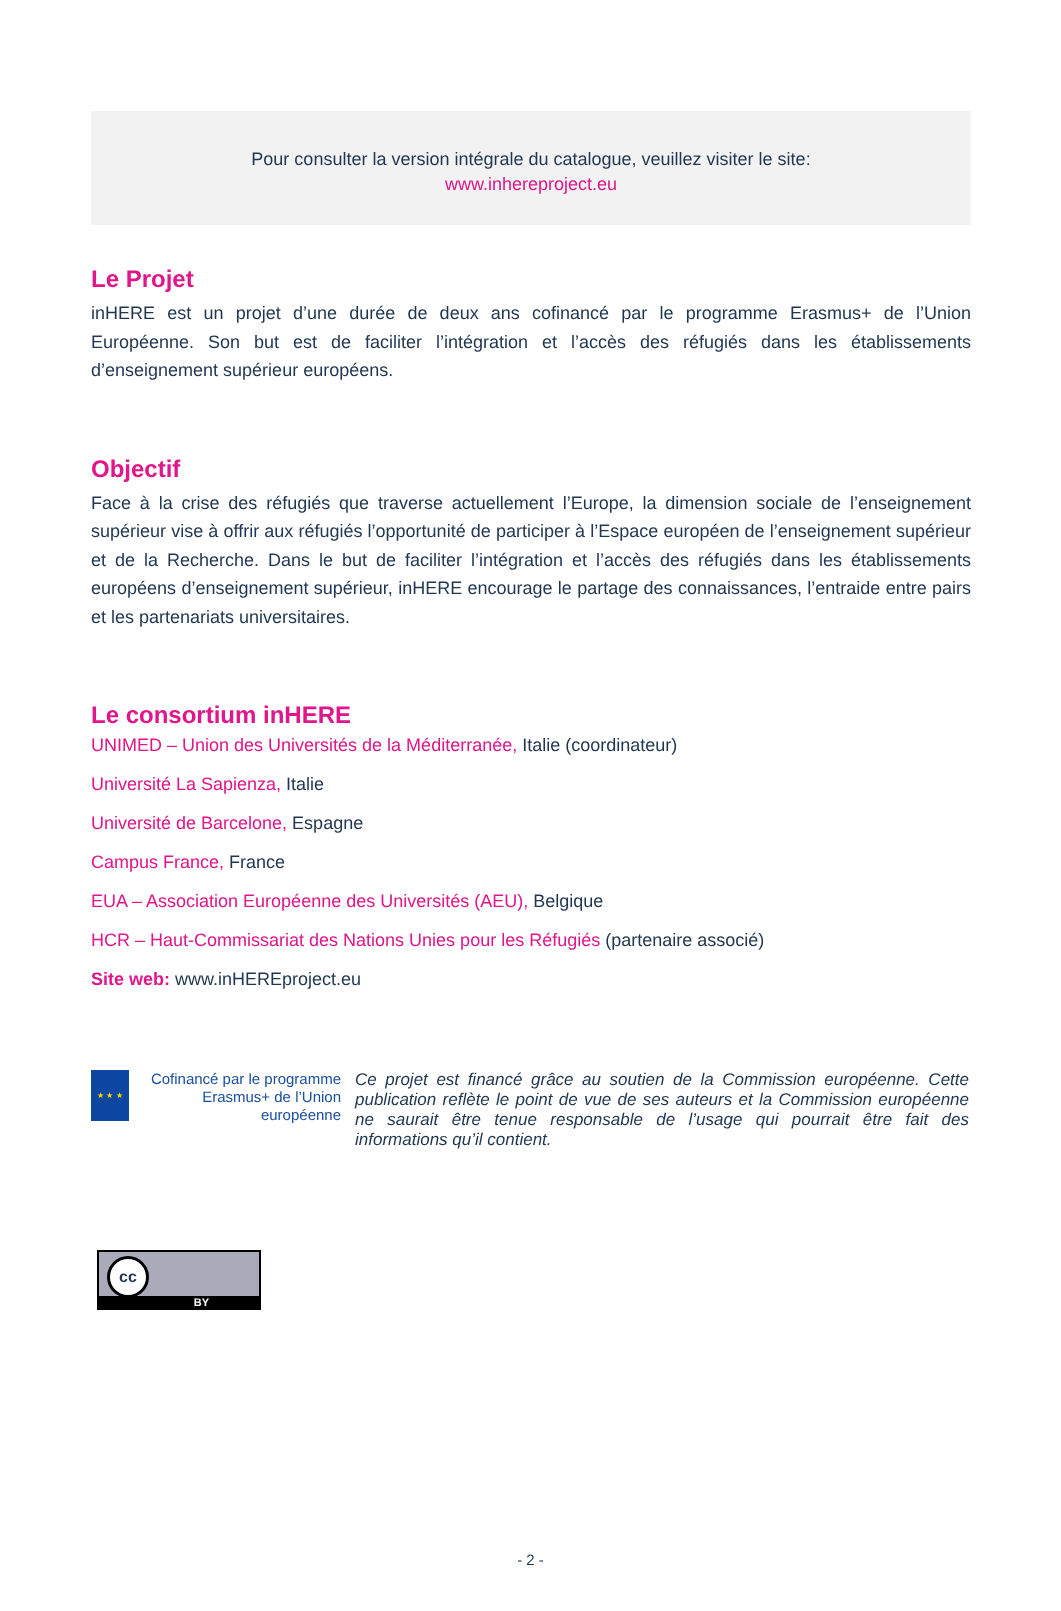Pour consulter la version intégrale du catalogue, veuillez visiter le site:
www.inhereproject.eu
Le Projet
inHERE est un projet d’une durée de deux ans cofinancé par le programme Erasmus+ de l’Union Européenne. Son but est de faciliter l’intégration et l’accès des réfugiés dans les établissements d’enseignement supérieur européens.
Objectif
Face à la crise des réfugiés que traverse actuellement l’Europe, la dimension sociale de l’enseignement supérieur vise à offrir aux réfugiés l’opportunité de participer à l’Espace européen de l’enseignement supérieur et de la Recherche. Dans le but de faciliter l’intégration et l’accès des réfugiés dans les établissements européens d’enseignement supérieur, inHERE encourage le partage des connaissances, l’entraide entre pairs et les partenariats universitaires.
Le consortium inHERE
UNIMED – Union des Universités de la Méditerranée, Italie (coordinateur)
Université La Sapienza, Italie
Université de Barcelone, Espagne
Campus France, France
EUA – Association Européenne des Universités (AEU), Belgique
HCR – Haut-Commissariat des Nations Unies pour les Réfugiés (partenaire associé)
Site web: www.inHEREproject.eu
★ ★ ★
Cofinancé par le programme Erasmus+ de l’Union européenne
Ce projet est financé grâce au soutien de la Commission européenne. Cette publication reflète le point de vue de ses auteurs et la Commission européenne ne saurait être tenue responsable de l’usage qui pourrait être fait des informations qu’il contient.
cc
BY
- 2 -